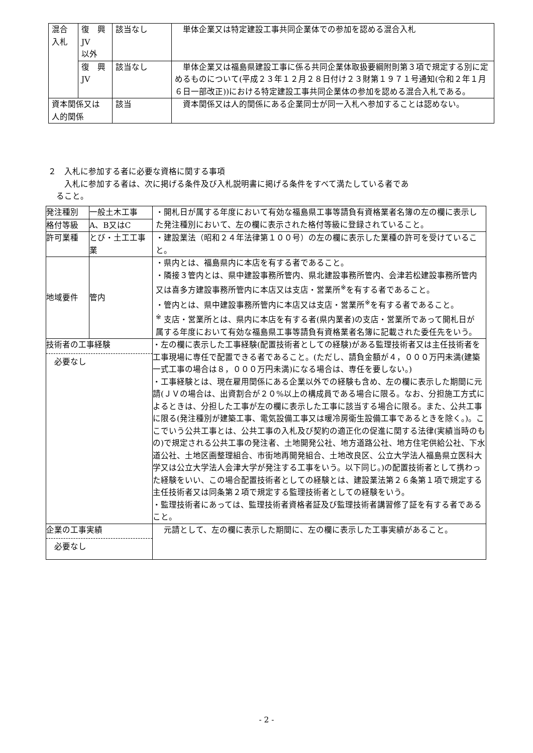| 混合 入札 | 復 興 JV 以外 | 該当なし | 単体企業又は特定建設工事共同企業体での参加を認める混合入札 |
| | 復 興 JV | 該当なし | 単体企業又は福島県建設工事に係る共同企業体取扱要綱附則第３項で規定する別に定めるものについて(平成２３年１２月２８日付け２３財第１９７１号通知(令和２年１月６日一部改正))における特定建設工事共同企業体の参加を認める混合入札である。 |
| 資本関係又は 人的関係 | | 該当 | 資本関係又は人的関係にある企業同士が同一入札へ参加することは認めない。 |
２　入札に参加する者に必要な資格に関する事項
　　入札に参加する者は、次に掲げる条件及び入札説明書に掲げる条件をすべて満たしている者であ
　ること。
| 発注種別 | 一般土木工事 | ・開札日が属する年度において有効な福島県工事等請負有資格業者名簿の左の欄に表示した発注種別において、左の欄に表示された格付等級に登録されていること。 |
| 格付等級 | A、B又はC | |
| 許可業種 | とび・土工工事業 | ・建設業法（昭和２４年法律第１００号）の左の欄に表示した業種の許可を受けていること。 |
| 地域要件 | 管内 | ・県内とは、福島県内に本店を有する者であること。 ・隣接３管内とは、県中建設事務所管内、県北建設事務所管内、会津若松建設事務所管内又は喜多方建設事務所管内に本店又は支店・営業所<sup>※</sup>を有する者であること。 ・管内とは、県中建設事務所管内に本店又は支店・営業所<sup>※</sup>を有する者であること。 <sup>※</sup> 支店・営業所とは、県内に本店を有する者(県内業者)の支店・営業所であって開札日が属する年度において有効な福島県工事等請負有資格業者名簿に記載された委任先をいう。 |
| 技術者の工事経験 必要なし | | ・左の欄に表示した工事経験(配置技術者としての経験)がある監理技術者又は主任技術者を工事現場に専任で配置できる者であること。(ただし、請負金額が４，０００万円未満(建築一式工事の場合は８，０００万円未満)になる場合は、専任を要しない。) ・工事経験とは、現在雇用関係にある企業以外での経験も含め、左の欄に表示した期間に元請(ＪＶの場合は、出資割合が２０%以上の構成員である場合に限る。なお、分担施工方式によるときは、分担した工事が左の欄に表示した工事に該当する場合に限る。また、公共工事に限る(発注種別が建築工事、電気設備工事又は暖冷房衛生設備工事であるときを除く。)。ここでいう公共工事とは、公共工事の入札及び契約の適正化の促進に関する法律(実績当時のもの)で規定される公共工事の発注者、土地開発公社、地方道路公社、地方住宅供給公社、下水道公社、土地区画整理組合、市街地再開発組合、土地改良区、公立大学法人福島県立医科大学又は公立大学法人会津大学が発注する工事をいう。以下同じ。)の配置技術者として携わった経験をいい、この場合配置技術者としての経験とは、建設業法第２６条第１項で規定する主任技術者又は同条第２項で規定する監理技術者としての経験をいう。 ・監理技術者にあっては、監理技術者資格者証及び監理技術者講習修了証を有する者であること。 |
| 企業の工事実績 必要なし | | 元請として、左の欄に表示した期間に、左の欄に表示した工事実績があること。 |
- 2 -